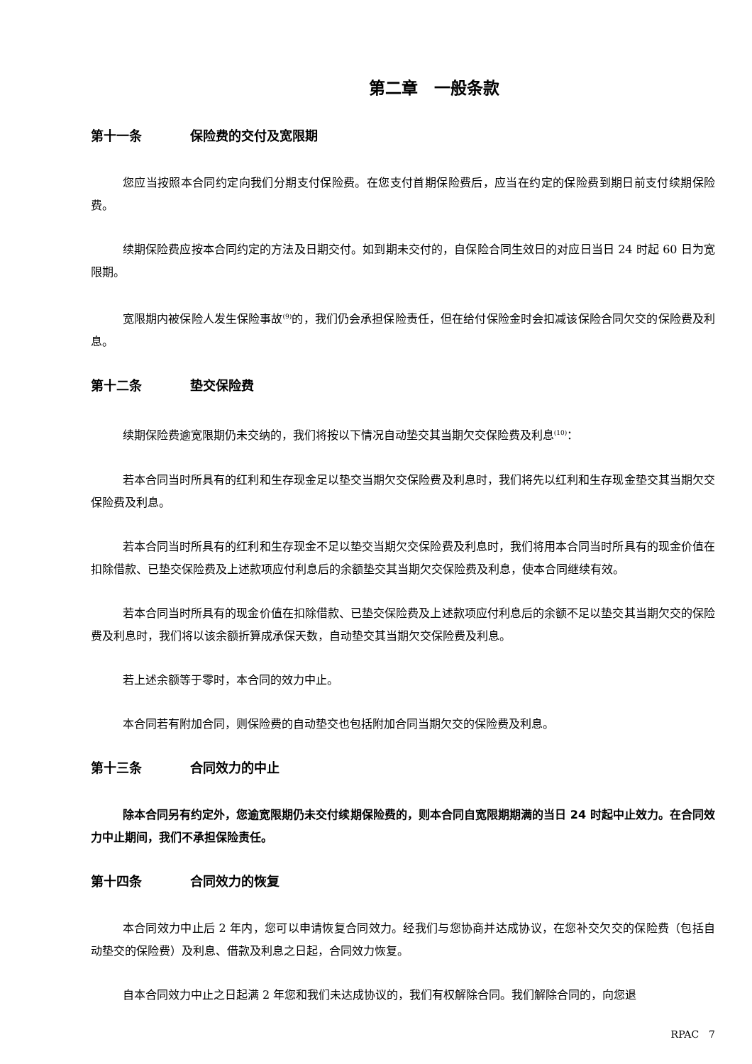第二章　一般条款
第十一条 保险费的交付及宽限期
您应当按照本合同约定向我们分期支付保险费。在您支付首期保险费后，应当在约定的保险费到期日前支付续期保险费。
续期保险费应按本合同约定的方法及日期交付。如到期未交付的，自保险合同生效日的对应日当日 24 时起 60 日为宽限期。
宽限期内被保险人发生保险事故<sup>(9)</sup>的，我们仍会承担保险责任，但在给付保险金时会扣减该保险合同欠交的保险费及利息。
第十二条 垫交保险费
续期保险费逾宽限期仍未交纳的，我们将按以下情况自动垫交其当期欠交保险费及利息<sup>(10)</sup>：
若本合同当时所具有的红利和生存现金足以垫交当期欠交保险费及利息时，我们将先以红利和生存现金垫交其当期欠交保险费及利息。
若本合同当时所具有的红利和生存现金不足以垫交当期欠交保险费及利息时，我们将用本合同当时所具有的现金价值在扣除借款、已垫交保险费及上述款项应付利息后的余额垫交其当期欠交保险费及利息，使本合同继续有效。
若本合同当时所具有的现金价值在扣除借款、已垫交保险费及上述款项应付利息后的余额不足以垫交其当期欠交的保险费及利息时，我们将以该余额折算成承保天数，自动垫交其当期欠交保险费及利息。
若上述余额等于零时，本合同的效力中止。
本合同若有附加合同，则保险费的自动垫交也包括附加合同当期欠交的保险费及利息。
第十三条 合同效力的中止
除本合同另有约定外，您逾宽限期仍未交付续期保险费的，则本合同自宽限期期满的当日 24 时起中止效力。在合同效力中止期间，我们不承担保险责任。
第十四条 合同效力的恢复
本合同效力中止后 2 年内，您可以申请恢复合同效力。经我们与您协商并达成协议，在您补交欠交的保险费（包括自动垫交的保险费）及利息、借款及利息之日起，合同效力恢复。
自本合同效力中止之日起满 2 年您和我们未达成协议的，我们有权解除合同。我们解除合同的，向您退
RPAC　7